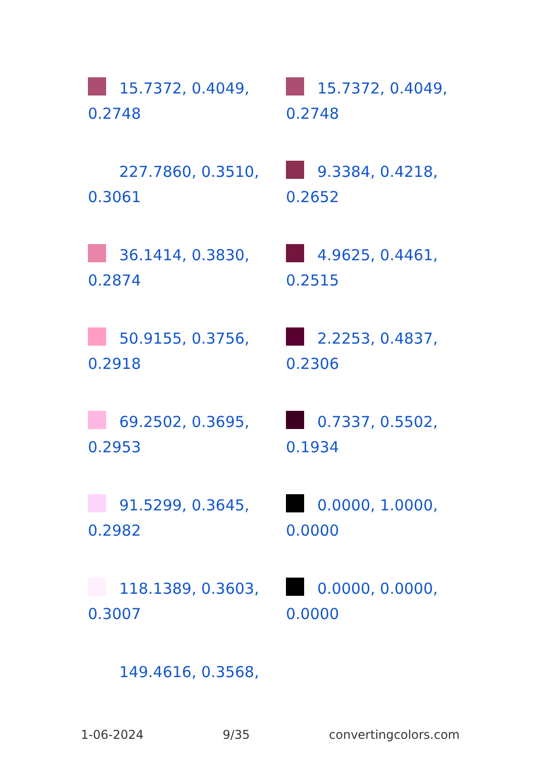15.7372, 0.4049, 0.2748
15.7372, 0.4049, 0.2748
227.7860, 0.3510, 0.3061
9.3384, 0.4218, 0.2652
36.1414, 0.3830, 0.2874
4.9625, 0.4461, 0.2515
50.9155, 0.3756, 0.2918
2.2253, 0.4837, 0.2306
69.2502, 0.3695, 0.2953
0.7337, 0.5502, 0.1934
91.5299, 0.3645, 0.2982
0.0000, 1.0000, 0.0000
118.1389, 0.3603, 0.3007
0.0000, 0.0000, 0.0000
149.4616, 0.3568,
1-06-2024 9/35 convertingcolors.com